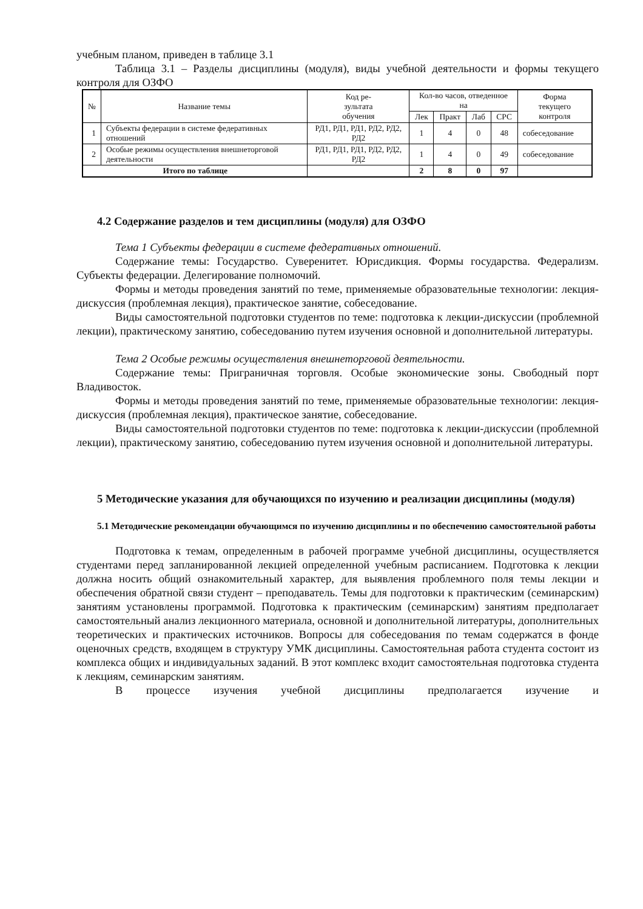учебным планом, приведен в таблице 3.1
Таблица 3.1 – Разделы дисциплины (модуля), виды учебной деятельности и формы текущего контроля для ОЗФО
| № | Название темы | Код ре- зультата обучения | Кол-во часов, отведенное на | | | | Форма текущего контроля |
| --- | --- | --- | --- | --- | --- | --- | --- |
| | | | Лек | Практ | Лаб | СРС | |
| 1 | Субъекты федерации в системе федеративных отношений | РД1, РД1, РД1, РД2, РД2, РД2 | 1 | 4 | 0 | 48 | собеседование |
| 2 | Особые режимы осуществления внешнеторговой деятельности | РД1, РД1, РД1, РД2, РД2, РД2 | 1 | 4 | 0 | 49 | собеседование |
| Итого по таблице | | | 2 | 8 | 0 | 97 | |
4.2 Содержание разделов и тем дисциплины (модуля) для ОЗФО
Тема 1 Субъекты федерации в системе федеративных отношений.
Содержание темы: Государство. Суверенитет. Юрисдикция. Формы государства. Федерализм. Субъекты федерации. Делегирование полномочий.
Формы и методы проведения занятий по теме, применяемые образовательные технологии: лекция-дискуссия (проблемная лекция), практическое занятие, собеседование.
Виды самостоятельной подготовки студентов по теме: подготовка к лекции-дискуссии (проблемной лекции), практическому занятию, собеседованию путем изучения основной и дополнительной литературы.
Тема 2 Особые режимы осуществления внешнеторговой деятельности.
Содержание темы: Приграничная торговля. Особые экономические зоны. Свободный порт Владивосток.
Формы и методы проведения занятий по теме, применяемые образовательные технологии: лекция-дискуссия (проблемная лекция), практическое занятие, собеседование.
Виды самостоятельной подготовки студентов по теме: подготовка к лекции-дискуссии (проблемной лекции), практическому занятию, собеседованию путем изучения основной и дополнительной литературы.
5 Методические указания для обучающихся по изучению и реализации дисциплины (модуля)
5.1 Методические рекомендации обучающимся по изучению дисциплины и по обеспечению самостоятельной работы
Подготовка к темам, определенным в рабочей программе учебной дисциплины, осуществляется студентами перед запланированной лекцией определенной учебным расписанием. Подготовка к лекции должна носить общий ознакомительный характер, для выявления проблемного поля темы лекции и обеспечения обратной связи студент – преподаватель. Темы для подготовки к практическим (семинарским) занятиям установлены программой. Подготовка к практическим (семинарским) занятиям предполагает самостоятельный анализ лекционного материала, основной и дополнительной литературы, дополнительных теоретических и практических источников. Вопросы для собеседования по темам содержатся в фонде оценочных средств, входящем в структуру УМК дисциплины. Самостоятельная работа студента состоит из комплекса общих и индивидуальных заданий. В этот комплекс входит самостоятельная подготовка студента к лекциям, семинарским занятиям.
В процессе изучения учебной дисциплины предполагается изучение и